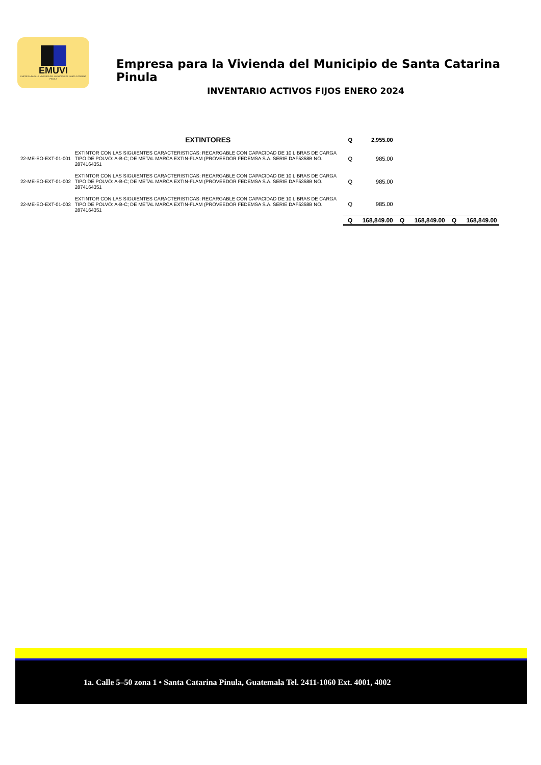EMUVI
EMPRESA PARA LA VIVIENDA DEL MUNICIPIO DE SANTA CATARINA PINULA
Empresa para la Vivienda del Municipio de Santa Catarina Pinula
INVENTARIO ACTIVOS FIJOS ENERO 2024
| | EXTINTORES | Q | 2,955.00 | | | | |
| 22-ME-EO-EXT-01-001 | EXTINTOR CON LAS SIGUIENTES CARACTERISTICAS: RECARGABLE CON CAPACIDAD DE 10 LIBRAS DE CARGA TIPO DE POLVO: A-B-C; DE METAL MARCA EXTIN-FLAM (PROVEEDOR FEDEMSA S.A. SERIE DAF5358B NO. 2874164351 | Q | 985.00 | | | | |
| 22-ME-EO-EXT-01-002 | EXTINTOR CON LAS SIGUIENTES CARACTERISTICAS: RECARGABLE CON CAPACIDAD DE 10 LIBRAS DE CARGA TIPO DE POLVO: A-B-C; DE METAL MARCA EXTIN-FLAM (PROVEEDOR FEDEMSA S.A. SERIE DAF5358B NO. 2874164351 | Q | 985.00 | | | | |
| 22-ME-EO-EXT-01-003 | EXTINTOR CON LAS SIGUIENTES CARACTERISTICAS: RECARGABLE CON CAPACIDAD DE 10 LIBRAS DE CARGA TIPO DE POLVO: A-B-C; DE METAL MARCA EXTIN-FLAM (PROVEEDOR FEDEMSA S.A. SERIE DAF5358B NO. 2874164351 | Q | 985.00 | | | | |
| | | Q | 168,849.00 | Q | 168,849.00 | Q | 168,849.00 |
1a. Calle 5–50 zona 1 • Santa Catarina Pinula, Guatemala Tel. 2411-1060 Ext. 4001, 4002